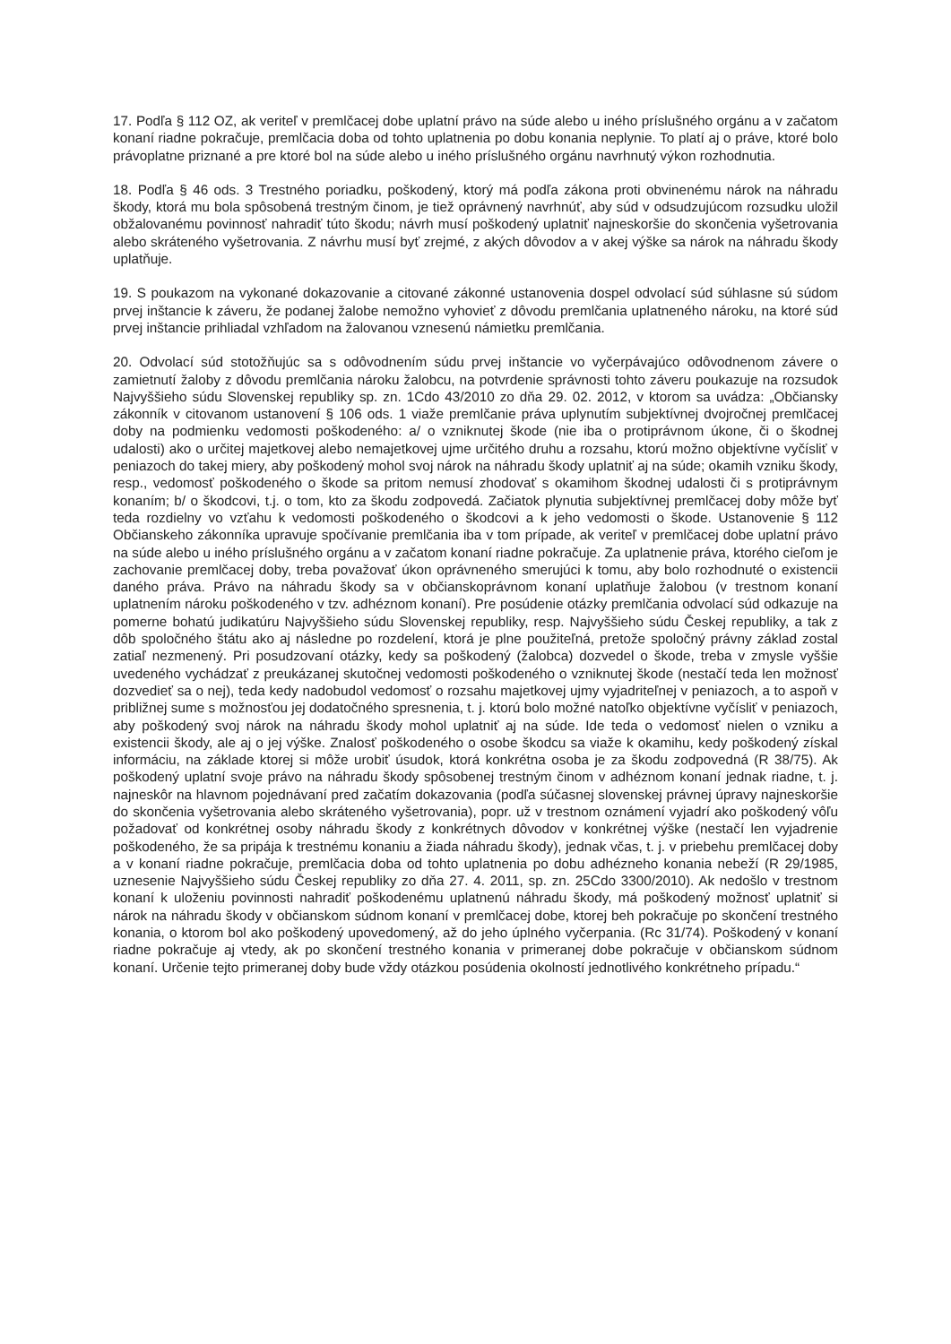17. Podľa § 112 OZ, ak veriteľ v premlčacej dobe uplatní právo na súde alebo u iného príslušného orgánu a v začatom konaní riadne pokračuje, premlčacia doba od tohto uplatnenia po dobu konania neplynie. To platí aj o práve, ktoré bolo právoplatne priznané a pre ktoré bol na súde alebo u iného príslušného orgánu navrhnutý výkon rozhodnutia.
18. Podľa § 46 ods. 3 Trestného poriadku, poškodený, ktorý má podľa zákona proti obvinenému nárok na náhradu škody, ktorá mu bola spôsobená trestným činom, je tiež oprávnený navrhnúť, aby súd v odsudzujúcom rozsudku uložil obžalovanému povinnosť nahradiť túto škodu; návrh musí poškodený uplatniť najneskoršie do skončenia vyšetrovania alebo skráteného vyšetrovania. Z návrhu musí byť zrejmé, z akých dôvodov a v akej výške sa nárok na náhradu škody uplatňuje.
19. S poukazom na vykonané dokazovanie a citované zákonné ustanovenia dospel odvolací súd súhlasne sú súdom prvej inštancie k záveru, že podanej žalobe nemožno vyhovieť z dôvodu premlčania uplatneného nároku, na ktoré súd prvej inštancie prihliadal vzhľadom na žalovanou vznesenú námietku premlčania.
20. Odvolací súd stotožňujúc sa s odôvodnením súdu prvej inštancie vo vyčerpávajúco odôvodnenom závere o zamietnutí žaloby z dôvodu premlčania nároku žalobcu, na potvrdenie správnosti tohto záveru poukazuje na rozsudok Najvyššieho súdu Slovenskej republiky sp. zn. 1Cdo 43/2010 zo dňa 29. 02. 2012, v ktorom sa uvádza: „Občiansky zákonník v citovanom ustanovení § 106 ods. 1 viaže premlčanie práva uplynutím subjektívnej dvojročnej premlčacej doby na podmienku vedomosti poškodeného: a/ o vzniknutej škode (nie iba o protiprávnom úkone, či o škodnej udalosti) ako o určitej majetkovej alebo nemajetkovej ujme určitého druhu a rozsahu, ktorú možno objektívne vyčísliť v peniazoch do takej miery, aby poškodený mohol svoj nárok na náhradu škody uplatniť aj na súde; okamih vzniku škody, resp., vedomosť poškodeného o škode sa pritom nemusí zhodovať s okamihom škodnej udalosti či s protiprávnym konaním; b/ o škodcovi, t.j. o tom, kto za škodu zodpovedá. Začiatok plynutia subjektívnej premlčacej doby môže byť teda rozdielny vo vzťahu k vedomosti poškodeného o škodcovi a k jeho vedomosti o škode. Ustanovenie § 112 Občianskeho zákonníka upravuje spočívanie premlčania iba v tom prípade, ak veriteľ v premlčacej dobe uplatní právo na súde alebo u iného príslušného orgánu a v začatom konaní riadne pokračuje. Za uplatnenie práva, ktorého cieľom je zachovanie premlčacej doby, treba považovať úkon oprávneného smerujúci k tomu, aby bolo rozhodnuté o existencii daného práva. Právo na náhradu škody sa v občianskoprávnom konaní uplatňuje žalobou (v trestnom konaní uplatnením nároku poškodeného v tzv. adhéznom konaní). Pre posúdenie otázky premlčania odvolací súd odkazuje na pomerne bohatú judikatúru Najvyššieho súdu Slovenskej republiky, resp. Najvyššieho súdu Českej republiky, a tak z dôb spoločného štátu ako aj následne po rozdelení, ktorá je plne použiteľná, pretože spoločný právny základ zostal zatiaľ nezmenený. Pri posudzovaní otázky, kedy sa poškodený (žalobca) dozvedel o škode, treba v zmysle vyššie uvedeného vychádzať z preukázanej skutočnej vedomosti poškodeného o vzniknutej škode (nestačí teda len možnosť dozvedieť sa o nej), teda kedy nadobudol vedomosť o rozsahu majetkovej ujmy vyjadriteľnej v peniazoch, a to aspoň v približnej sume s možnosťou jej dodatočného spresnenia, t. j. ktorú bolo možné natoľko objektívne vyčísliť v peniazoch, aby poškodený svoj nárok na náhradu škody mohol uplatniť aj na súde. Ide teda o vedomosť nielen o vzniku a existencii škody, ale aj o jej výške. Znalosť poškodeného o osobe škodcu sa viaže k okamihu, kedy poškodený získal informáciu, na základe ktorej si môže urobiť úsudok, ktorá konkrétna osoba je za škodu zodpovedná (R 38/75). Ak poškodený uplatní svoje právo na náhradu škody spôsobenej trestným činom v adhéznom konaní jednak riadne, t. j. najneskôr na hlavnom pojednávaní pred začatím dokazovania (podľa súčasnej slovenskej právnej úpravy najneskoršie do skončenia vyšetrovania alebo skráteného vyšetrovania), popr. už v trestnom oznámení vyjadrí ako poškodený vôľu požadovať od konkrétnej osoby náhradu škody z konkrétnych dôvodov v konkrétnej výške (nestačí len vyjadrenie poškodeného, že sa pripája k trestnému konaniu a žiada náhradu škody), jednak včas, t. j. v priebehu premlčacej doby a v konaní riadne pokračuje, premlčacia doba od tohto uplatnenia po dobu adhézneho konania nebeží (R 29/1985, uznesenie Najvyššieho súdu Českej republiky zo dňa 27. 4. 2011, sp. zn. 25Cdo 3300/2010). Ak nedošlo v trestnom konaní k uloženiu povinnosti nahradiť poškodenému uplatnenú náhradu škody, má poškodený možnosť uplatniť si nárok na náhradu škody v občianskom súdnom konaní v premlčacej dobe, ktorej beh pokračuje po skončení trestného konania, o ktorom bol ako poškodený upovedomený, až do jeho úplného vyčerpania. (Rc 31/74). Poškodený v konaní riadne pokračuje aj vtedy, ak po skončení trestného konania v primeranej dobe pokračuje v občianskom súdnom konaní. Určenie tejto primeranej doby bude vždy otázkou posúdenia okolností jednotlivého konkrétneho prípadu.“